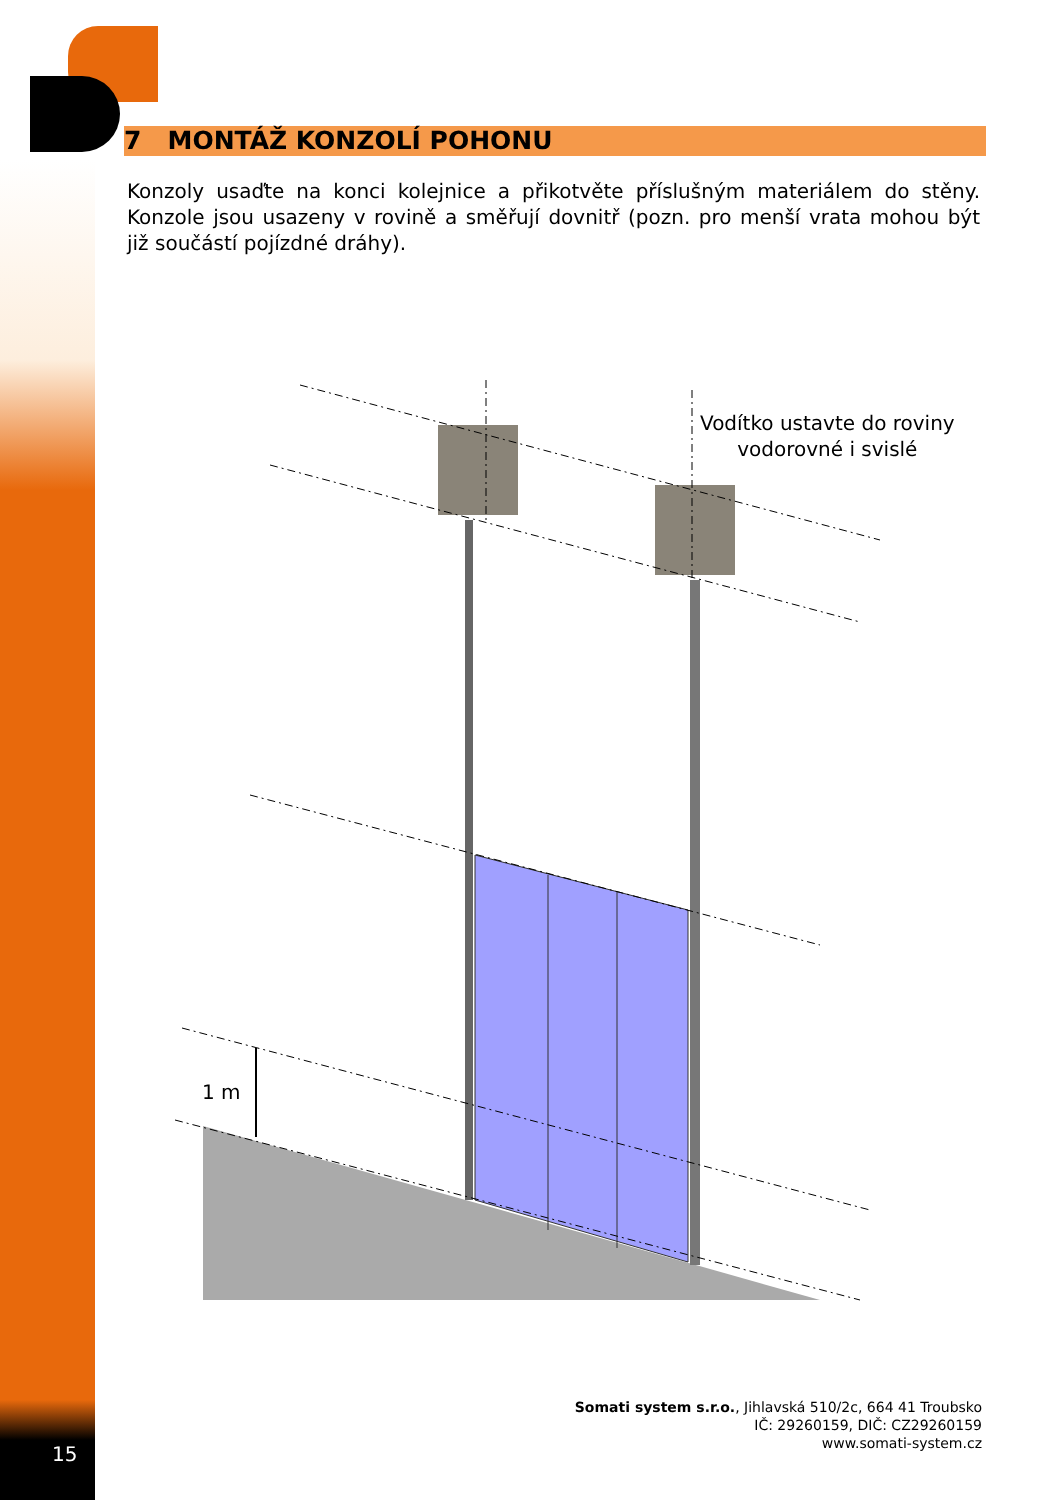7 MONTÁŽ KONZOLÍ POHONU
Konzoly usaďte na konci kolejnice a přikotvěte příslušným materiálem do stěny. Konzole jsou usazeny v rovině a směřují dovnitř (pozn. pro menší vrata mohou být již součástí pojízdné dráhy).
Vodítko ustavte do roviny
vodorovné i svislé
1 m
Somati system s.r.o., Jihlavská 510/2c, 664 41 Troubsko
IČ: 29260159, DIČ: CZ29260159
www.somati-system.cz
15